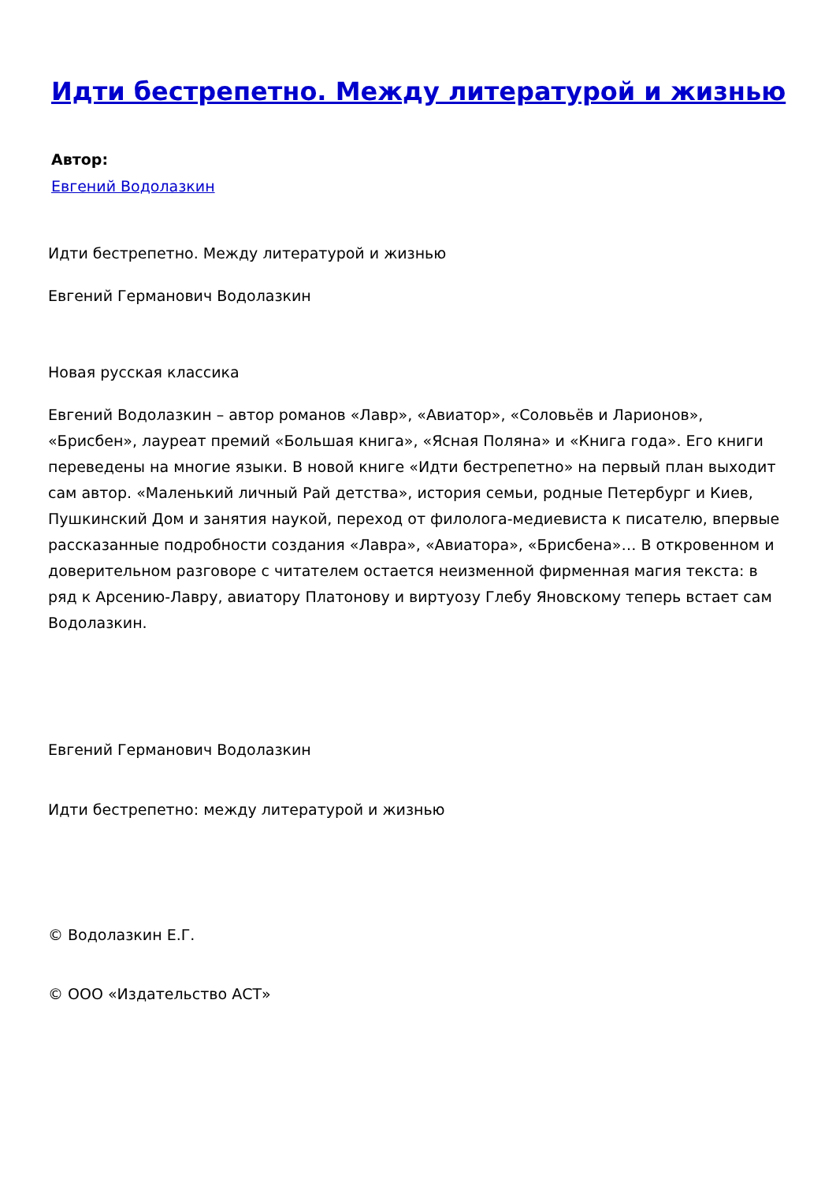Идти бестрепетно. Между литературой и жизнью
Автор:
Евгений Водолазкин
Идти бестрепетно. Между литературой и жизнью
Евгений Германович Водолазкин
Новая русская классика
Евгений Водолазкин – автор романов «Лавр», «Авиатор», «Соловьёв и Ларионов», «Брисбен», лауреат премий «Большая книга», «Ясная Поляна» и «Книга года». Его книги переведены на многие языки. В новой книге «Идти бестрепетно» на первый план выходит сам автор. «Маленький личный Рай детства», история семьи, родные Петербург и Киев, Пушкинский Дом и занятия наукой, переход от филолога-медиевиста к писателю, впервые рассказанные подробности создания «Лавра», «Авиатора», «Брисбена»… В откровенном и доверительном разговоре с читателем остается неизменной фирменная магия текста: в ряд к Арсению-Лавру, авиатору Платонову и виртуозу Глебу Яновскому теперь встает сам Водолазкин.
Евгений Германович Водолазкин
Идти бестрепетно: между литературой и жизнью
© Водолазкин Е.Г.
© ООО «Издательство АСТ»